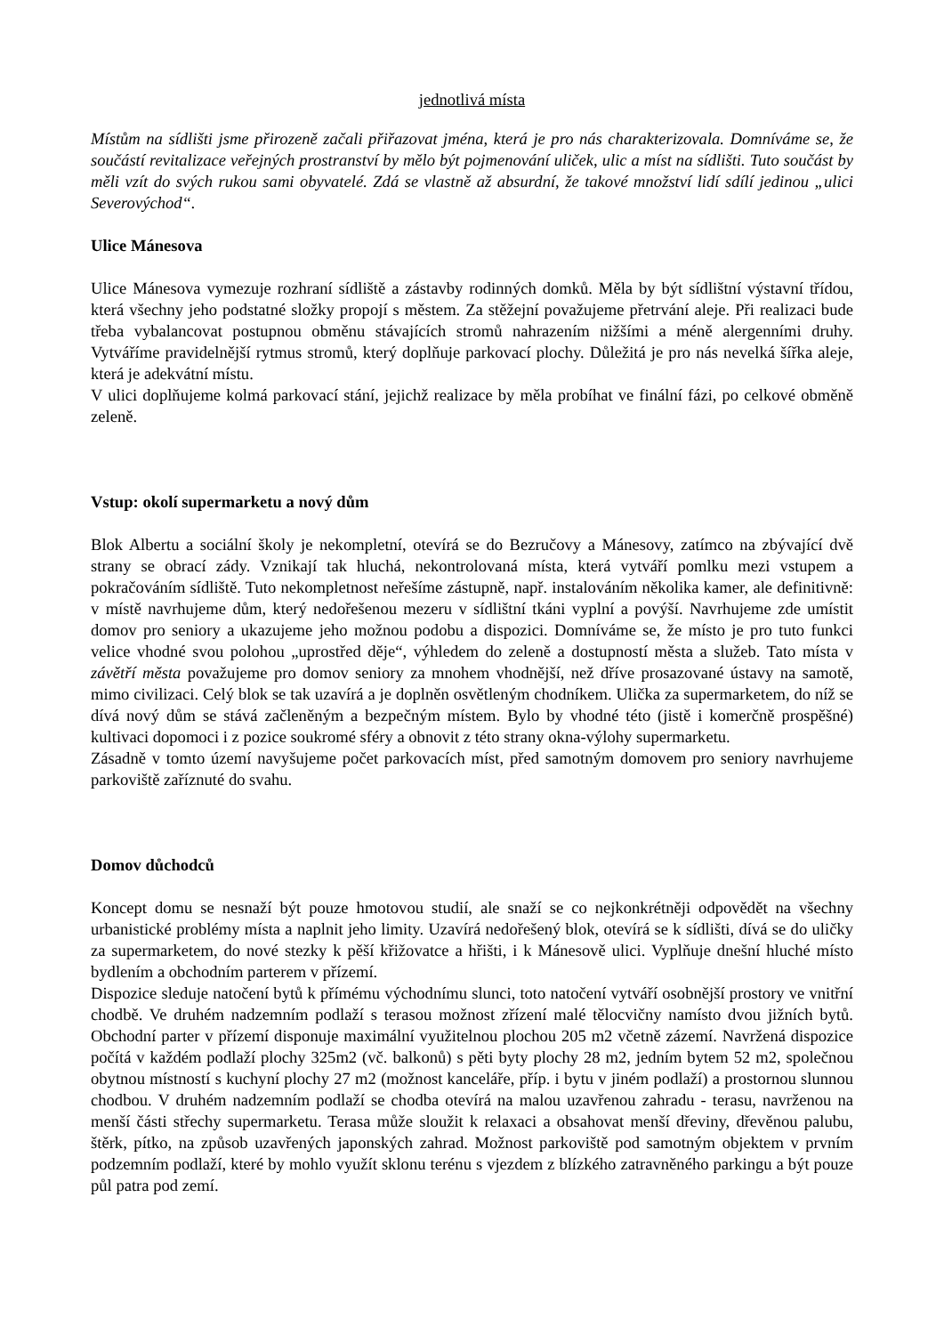jednotlivá místa
Místům na sídlišti jsme přirozeně začali přiřazovat jména, která je pro nás charakterizovala. Domníváme se, že součástí revitalizace veřejných prostranství by mělo být pojmenování uliček, ulic a míst na sídlišti. Tuto součást by měli vzít do svých rukou sami obyvatelé. Zdá se vlastně až absurdní, že takové množství lidí sdílí jedinou „ulici Severovýchod“.
Ulice Mánesova
Ulice Mánesova vymezuje rozhraní sídliště a zástavby rodinných domků. Měla by být sídlištní výstavní třídou, která všechny jeho podstatné složky propojí s městem. Za stěžejní považujeme přetrvání aleje. Při realizaci bude třeba vybalancovat postupnou obměnu stávajících stromů nahrazením nižšími a méně alergenními druhy. Vytváříme pravidelnější rytmus stromů, který doplňuje parkovací plochy. Důležitá je pro nás nevelká šířka aleje, která je adekvátní místu.
V ulici doplňujeme kolmá parkovací stání, jejichž realizace by měla probíhat ve finální fázi, po celkové obměně zeleně.
Vstup: okolí supermarketu a nový dům
Blok Albertu a sociální školy je nekompletní, otevírá se do Bezručovy a Mánesovy, zatímco na zbývající dvě strany se obrací zády. Vznikají tak hluchá, nekontrolovaná místa, která vytváří pomlku mezi vstupem a pokračováním sídliště. Tuto nekompletnost neřešíme zástupně, např. instalováním několika kamer, ale definitivně: v místě navrhujeme dům, který nedořešenou mezeru v sídlištní tkáni vyplní a povýší. Navrhujeme zde umístit domov pro seniory a ukazujeme jeho možnou podobu a dispozici. Domníváme se, že místo je pro tuto funkci velice vhodné svou polohou „uprostřed děje“, výhledem do zeleně a dostupností města a služeb. Tato místa v závětří města považujeme pro domov seniory za mnohem vhodnější, než dříve prosazované ústavy na samotě, mimo civilizaci. Celý blok se tak uzavírá a je doplněn osvětleným chodníkem. Ulička za supermarketem, do níž se dívá nový dům se stává začleněným a bezpečným místem. Bylo by vhodné této (jistě i komerčně prospěšné) kultivaci dopomoci i z pozice soukromé sféry a obnovit z této strany okna-výlohy supermarketu.
Zásadně v tomto území navyšujeme počet parkovacích míst, před samotným domovem pro seniory navrhujeme parkoviště zaříznuté do svahu.
Domov důchodců
Koncept domu se nesnaží být pouze hmotovou studií, ale snaží se co nejkonkrétněji odpovědět na všechny urbanistické problémy místa a naplnit jeho limity. Uzavírá nedořešený blok, otevírá se k sídlišti, dívá se do uličky za supermarketem, do nové stezky k pěší křižovatce a hřišti, i k Mánesově ulici. Vyplňuje dnešní hluché místo bydlením a obchodním parterem v přízemí.
Dispozice sleduje natočení bytů k přímému východnímu slunci, toto natočení vytváří osobnější prostory ve vnitřní chodbě. Ve druhém nadzemním podlaží s terasou možnost zřízení malé tělocvičny namísto dvou jižních bytů. Obchodní parter v přízemí disponuje maximální využitelnou plochou 205 m2 včetně zázemí. Navržená dispozice počítá v každém podlaží plochy 325m2 (vč. balkonů) s pěti byty plochy 28 m2, jedním bytem 52 m2, společnou obytnou místností s kuchyní plochy 27 m2 (možnost kanceláře, příp. i bytu v jiném podlaží) a prostornou slunnou chodbou. V druhém nadzemním podlaží se chodba otevírá na malou uzavřenou zahradu - terasu, navrženou na menší části střechy supermarketu. Terasa může sloužit k relaxaci a obsahovat menší dřeviny, dřevěnou palubu, štěrk, pítko, na způsob uzavřených japonských zahrad. Možnost parkoviště pod samotným objektem v prvním podzemním podlaží, které by mohlo využít sklonu terénu s vjezdem z blízkého zatravněného parkingu a být pouze půl patra pod zemí.